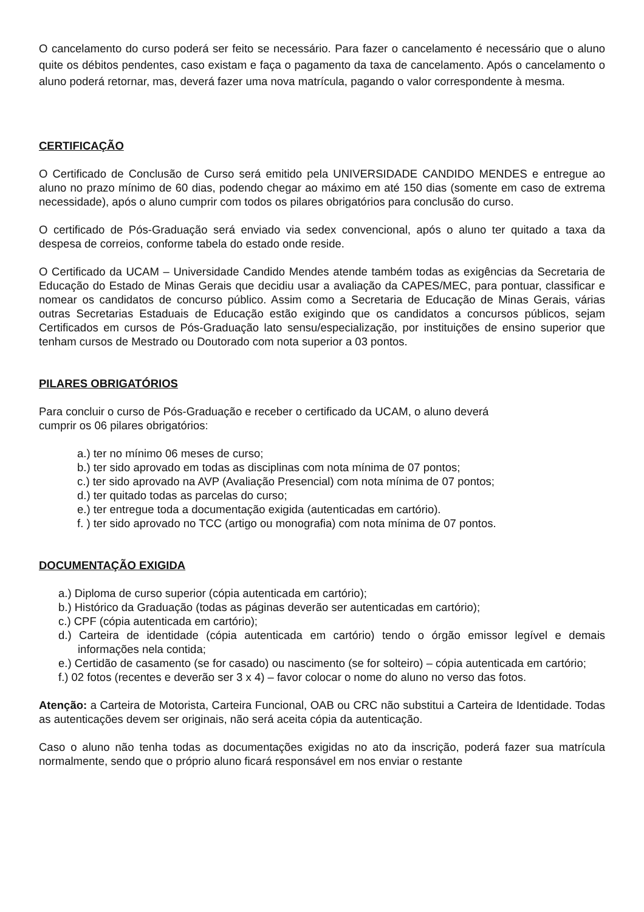O cancelamento do curso poderá ser feito se necessário. Para fazer o cancelamento é necessário que o aluno quite os débitos pendentes, caso existam e faça o pagamento da taxa de cancelamento. Após o cancelamento o aluno poderá retornar, mas, deverá fazer uma nova matrícula, pagando o valor correspondente à mesma.
CERTIFICAÇÃO
O Certificado de Conclusão de Curso será emitido pela UNIVERSIDADE CANDIDO MENDES e entregue ao aluno no prazo mínimo de 60 dias, podendo chegar ao máximo em até 150 dias (somente em caso de extrema necessidade), após o aluno cumprir com todos os pilares obrigatórios para conclusão do curso.
O certificado de Pós-Graduação será enviado via sedex convencional, após o aluno ter quitado a taxa da despesa de correios, conforme tabela do estado onde reside.
O Certificado da UCAM – Universidade Candido Mendes atende também todas as exigências da Secretaria de Educação do Estado de Minas Gerais que decidiu usar a avaliação da CAPES/MEC, para pontuar, classificar e nomear os candidatos de concurso público. Assim como a Secretaria de Educação de Minas Gerais, várias outras Secretarias Estaduais de Educação estão exigindo que os candidatos a concursos públicos, sejam Certificados em cursos de Pós-Graduação lato sensu/especialização, por instituições de ensino superior que tenham cursos de Mestrado ou Doutorado com nota superior a 03 pontos.
PILARES OBRIGATÓRIOS
Para concluir o curso de Pós-Graduação e receber o certificado da UCAM, o aluno deverá
cumprir os 06 pilares obrigatórios:
a.) ter no mínimo 06 meses de curso;
b.) ter sido aprovado em todas as disciplinas com nota mínima de 07 pontos;
c.) ter sido aprovado na AVP (Avaliação Presencial) com nota mínima de 07 pontos;
d.) ter quitado todas as parcelas do curso;
e.) ter entregue toda a documentação exigida (autenticadas em cartório).
f. ) ter sido aprovado no TCC (artigo ou monografia) com nota mínima de 07 pontos.
DOCUMENTAÇÃO EXIGIDA
a.) Diploma de curso superior (cópia autenticada em cartório);
b.) Histórico da Graduação (todas as páginas deverão ser autenticadas em cartório);
c.) CPF (cópia autenticada em cartório);
d.) Carteira de identidade (cópia autenticada em cartório) tendo o órgão emissor legível e demais informações nela contida;
e.) Certidão de casamento (se for casado) ou nascimento (se for solteiro) – cópia autenticada em cartório;
f.) 02 fotos (recentes e deverão ser 3 x 4) – favor colocar o nome do aluno no verso das fotos.
Atenção: a Carteira de Motorista, Carteira Funcional, OAB ou CRC não substitui a Carteira de Identidade. Todas as autenticações devem ser originais, não será aceita cópia da autenticação.
Caso o aluno não tenha todas as documentações exigidas no ato da inscrição, poderá fazer sua matrícula normalmente, sendo que o próprio aluno ficará responsável em nos enviar o restante